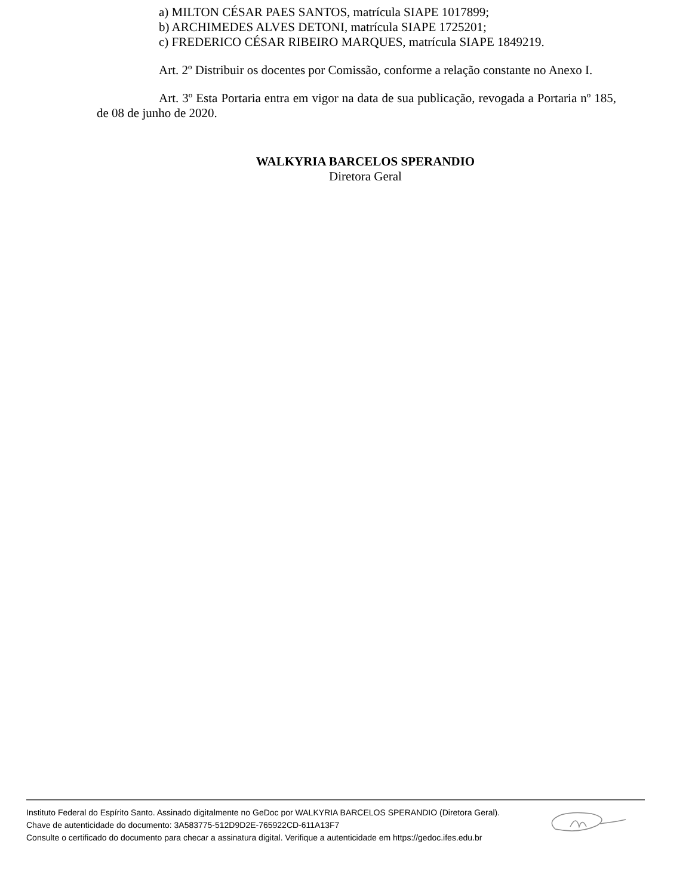a) MILTON CÉSAR PAES SANTOS, matrícula SIAPE 1017899;
b) ARCHIMEDES ALVES DETONI, matrícula SIAPE 1725201;
c) FREDERICO CÉSAR RIBEIRO MARQUES, matrícula SIAPE 1849219.
Art. 2º Distribuir os docentes por Comissão, conforme a relação constante no Anexo I.
Art. 3º Esta Portaria entra em vigor na data de sua publicação, revogada a Portaria nº 185, de 08 de junho de 2020.
WALKYRIA BARCELOS SPERANDIO
Diretora Geral
Instituto Federal do Espírito Santo. Assinado digitalmente no GeDoc por WALKYRIA BARCELOS SPERANDIO (Diretora Geral).
Chave de autenticidade do documento: 3A583775-512D9D2E-765922CD-611A13F7
Consulte o certificado do documento para checar a assinatura digital. Verifique a autenticidade em https://gedoc.ifes.edu.br